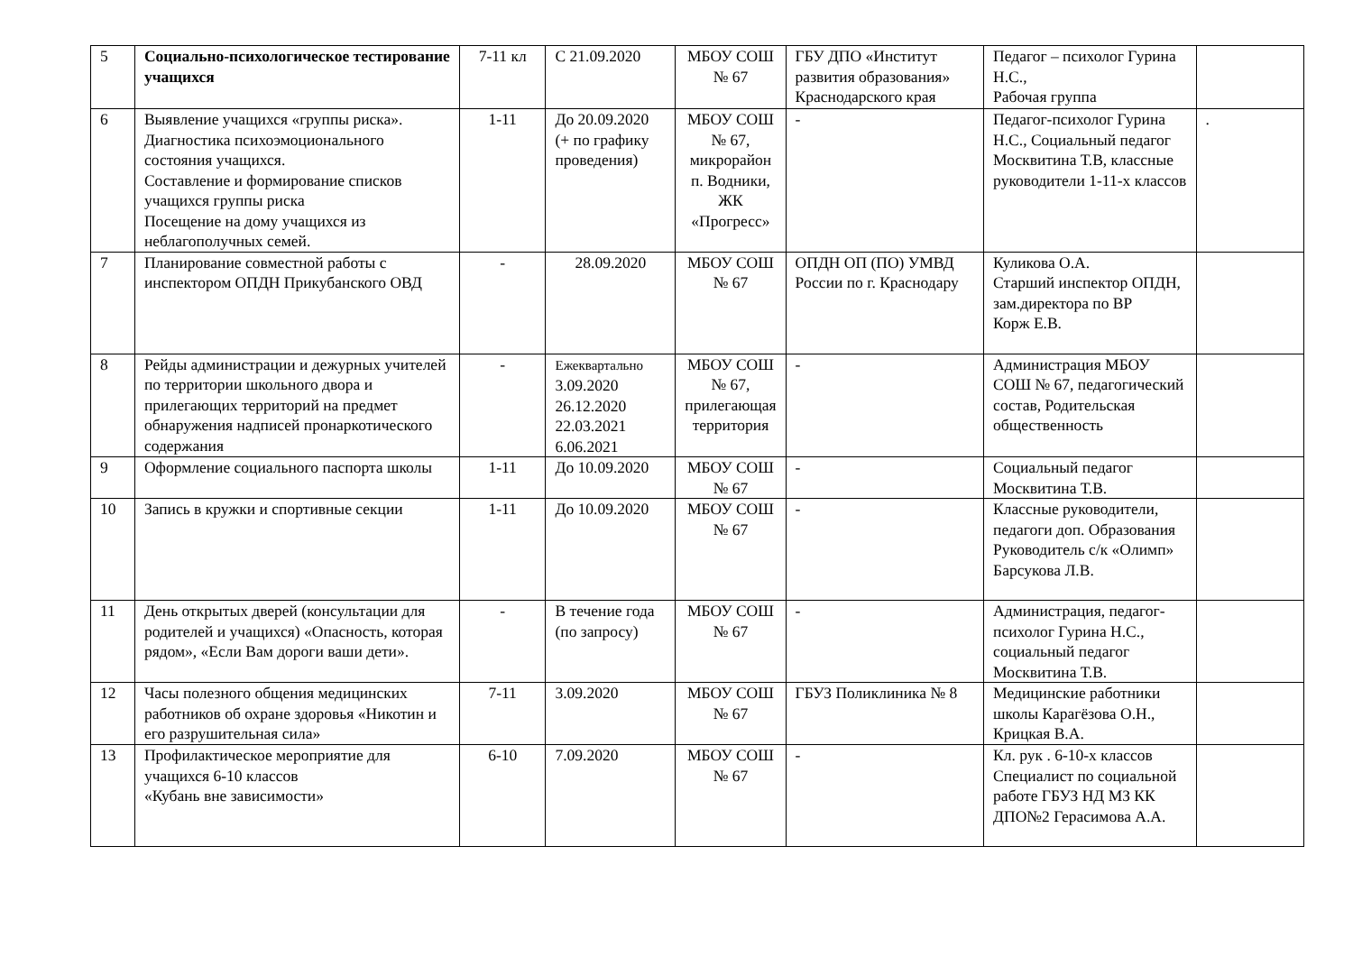| 5 | Социально-психологическое тестирование учащихся | 7-11 кл | С 21.09.2020 | МБОУ СОШ № 67 | ГБУ ДПО «Институт развития образования» Краснодарского края | Педагог – психолог Гурина Н.С., Рабочая группа | |
| 6 | Выявление учащихся «группы риска». Диагностика психоэмоционального состояния учащихся. Составление и формирование списков учащихся группы риска Посещение на дому учащихся из неблагополучных семей. | 1-11 | До 20.09.2020 (+ по графику проведения) | МБОУ СОШ № 67, микрорайон п. Водники, ЖК «Прогресс» | - | Педагог-психолог Гурина Н.С., Социальный педагог Москвитина Т.В, классные руководители 1-11-х классов | . |
| 7 | Планирование совместной работы с инспектором ОПДН Прикубанского ОВД | - | 28.09.2020 | МБОУ СОШ № 67 | ОПДН ОП (ПО) УМВД России по г. Краснодару | Куликова О.А. Старший инспектор ОПДН, зам.директора по ВР Корж Е.В. | |
| 8 | Рейды администрации и дежурных учителей по территории школьного двора и прилегающих территорий на предмет обнаружения надписей пронаркотического содержания | - | Ежеквартально 3.09.2020 26.12.2020 22.03.2021 6.06.2021 | МБОУ СОШ № 67, прилегающая территория | - | Администрация МБОУ СОШ № 67, педагогический состав, Родительская общественность | |
| 9 | Оформление социального паспорта школы | 1-11 | До 10.09.2020 | МБОУ СОШ № 67 | - | Социальный педагог Москвитина Т.В. | |
| 10 | Запись в кружки и спортивные секции | 1-11 | До 10.09.2020 | МБОУ СОШ № 67 | - | Классные руководители, педагоги доп. Образования Руководитель с/к «Олимп» Барсукова Л.В. | |
| 11 | День открытых дверей (консультации для родителей и учащихся) «Опасность, которая рядом», «Если Вам дороги ваши дети». | - | В течение года (по запросу) | МБОУ СОШ № 67 | - | Администрация, педагог-психолог Гурина Н.С., социальный педагог Москвитина Т.В. | |
| 12 | Часы полезного общения медицинских работников об охране здоровья «Никотин и его разрушительная сила» | 7-11 | 3.09.2020 | МБОУ СОШ № 67 | ГБУЗ Поликлиника № 8 | Медицинские работники школы Карагёзова О.Н., Крицкая В.А. | |
| 13 | Профилактическое мероприятие для учащихся 6-10 классов «Кубань вне зависимости» | 6-10 | 7.09.2020 | МБОУ СОШ № 67 | - | Кл. рук . 6-10-х классов Специалист по социальной работе ГБУЗ НД МЗ КК ДПО№2 Герасимова А.А. | |